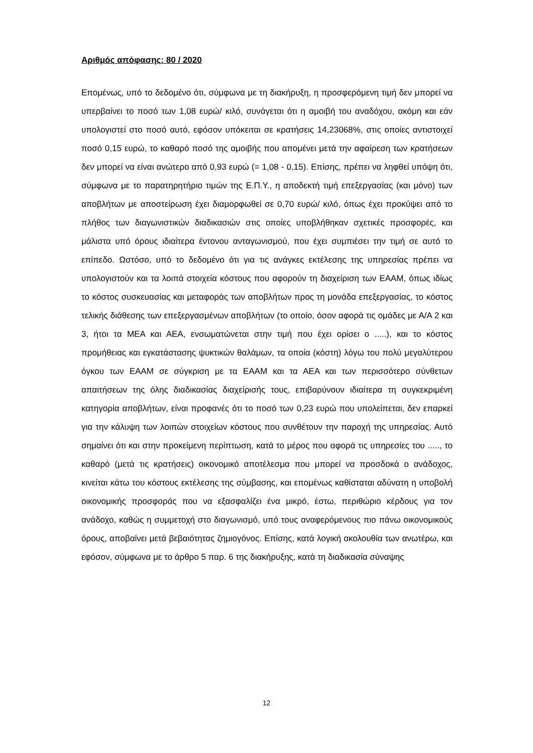Αριθμός απόφασης: 80 / 2020
Επομένως, υπό το δεδομένο ότι, σύμφωνα με τη διακήρυξη, η προσφερόμενη τιμή δεν μπορεί να υπερβαίνει το ποσό των 1,08 ευρώ/ κιλό, συνάγεται ότι η αμοιβή του αναδόχου, ακόμη και εάν υπολογιστεί στο ποσό αυτό, εφόσον υπόκειται σε κρατήσεις 14,23068%, στις οποίες αντιστοιχεί ποσό 0,15 ευρώ, το καθαρό ποσό της αμοιβής που απομένει μετά την αφαίρεση των κρατήσεων δεν μπορεί να είναι ανώτερο από 0,93 ευρώ (= 1,08 - 0,15). Επίσης, πρέπει να ληφθεί υπόψη ότι, σύμφωνα με το παρατηρητήριο τιμών της Ε.Π.Υ., η αποδεκτή τιμή επεξεργασίας (και μόνο) των αποβλήτων με αποστείρωση έχει διαμορφωθεί σε 0,70 ευρώ/ κιλό, όπως έχει προκύψει από το πλήθος των διαγωνιστικών διαδικασιών στις οποίες υποβλήθηκαν σχετικές προσφορές, και μάλιστα υπό όρους ιδιαίτερα έντονου ανταγωνισμού, που έχει συμπιέσει την τιμή σε αυτό το επίπεδο. Ωστόσο, υπό το δεδομένο ότι για τις ανάγκες εκτέλεσης της υπηρεσίας πρέπει να υπολογιστούν και τα λοιπά στοιχεία κόστους που αφορούν τη διαχείριση των ΕΑΑΜ, όπως ιδίως το κόστος συσκευασίας και μεταφοράς των αποβλήτων προς τη μονάδα επεξεργασίας, το κόστος τελικής διάθεσης των επεξεργασμένων αποβλήτων (το οποίο, όσον αφορά τις ομάδες με Α/Α 2 και 3, ήτοι τα ΜΕΑ και ΑΕΑ, ενσωματώνεται στην τιμή που έχει ορίσει ο .....), και το κόστος προμήθειας και εγκατάστασης ψυκτικών θαλάμων, τα οποία (κόστη) λόγω του πολύ μεγαλύτερου όγκου των ΕΑΑΜ σε σύγκριση με τα ΕΑΑΜ και τα ΑΕΑ και των περισσότερο σύνθετων απαιτήσεων της όλης διαδικασίας διαχείρισής τους, επιβαρύνουν ιδιαίτερα τη συγκεκριμένη κατηγορία αποβλήτων, είναι προφανές ότι το ποσό των 0,23 ευρώ που υπολείπεται, δεν επαρκεί για την κάλυψη των λοιπών στοιχείων κόστους που συνθέτουν την παροχή της υπηρεσίας. Αυτό σημαίνει ότι και στην προκείμενη περίπτωση, κατά το μέρος που αφορά τις υπηρεσίες του ....., το καθαρό (μετά τις κρατήσεις) οικονομικό αποτέλεσμα που μπορεί να προσδοκά ο ανάδοχος, κινείται κάτω του κόστους εκτέλεσης της σύμβασης, και επομένως καθίσταται αδύνατη η υποβολή οικονομικής προσφοράς που να εξασφαλίζει ένα μικρό, έστω, περιθώριο κέρδους για τον ανάδοχο, καθώς η συμμετοχή στο διαγωνισμό, υπό τους αναφερόμενους πιο πάνω οικονομικούς όρους, αποβαίνει μετά βεβαιότητας ζημιογόνος. Επίσης, κατά λογική ακολουθία των ανωτέρω, και εφόσον, σύμφωνα με το άρθρο 5 παρ. 6 της διακήρυξης, κατά τη διαδικασία σύναψης
12